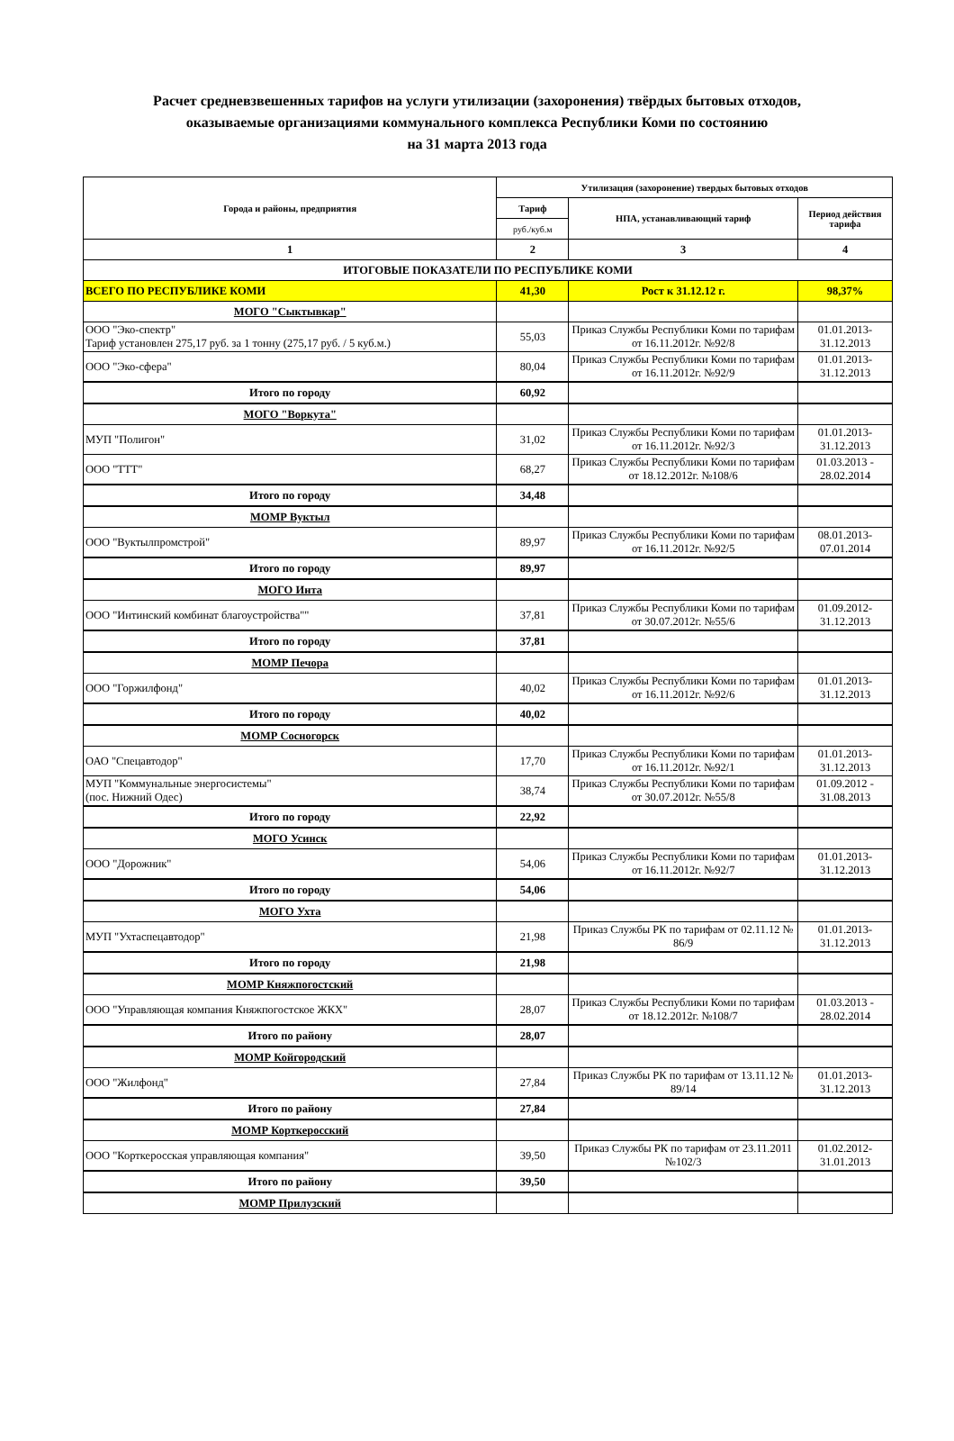Расчет средневзвешенных тарифов на услуги утилизации (захоронения) твёрдых бытовых отходов,
оказываемые организациями коммунального комплекса Республики Коми по состоянию
на 31 марта 2013 года
| Города и районы, предприятия | Утилизация (захоронение) твердых бытовых отходов | | |
| --- | --- | --- | --- |
| | Тариф | НПА, устанавливающий тариф | Период действия тарифа |
| | руб./куб.м | | |
| 1 | 2 | 3 | 4 |
| ИТОГОВЫЕ ПОКАЗАТЕЛИ ПО РЕСПУБЛИКЕ КОМИ | | | |
| ВСЕГО ПО РЕСПУБЛИКЕ КОМИ | 41,30 | Рост к 31.12.12 г. | 98,37% |
| МОГО "Сыктывкар" | | | |
| ООО "Эко-спектр" Тариф установлен 275,17 руб. за 1 тонну (275,17 руб. / 5 куб.м.) | 55,03 | Приказ Службы Республики Коми по тарифам от 16.11.2012г. №92/8 | 01.01.2013-31.12.2013 |
| ООО "Эко-сфера" | 80,04 | Приказ Службы Республики Коми по тарифам от 16.11.2012г. №92/9 | 01.01.2013-31.12.2013 |
| Итого по городу | 60,92 | | |
| МОГО "Воркута" | | | |
| МУП "Полигон" | 31,02 | Приказ Службы Республики Коми по тарифам от 16.11.2012г. №92/3 | 01.01.2013-31.12.2013 |
| ООО "ТТТ" | 68,27 | Приказ Службы Республики Коми по тарифам от 18.12.2012г. №108/6 | 01.03.2013 - 28.02.2014 |
| Итого по городу | 34,48 | | |
| МОМР Вуктыл | | | |
| ООО "Вуктылпромстрой" | 89,97 | Приказ Службы Республики Коми по тарифам от 16.11.2012г. №92/5 | 08.01.2013-07.01.2014 |
| Итого по городу | 89,97 | | |
| МОГО Инта | | | |
| ООО "Интинский комбинат благоустройства"" | 37,81 | Приказ Службы Республики Коми по тарифам от 30.07.2012г. №55/6 | 01.09.2012-31.12.2013 |
| Итого по городу | 37,81 | | |
| МОМР Печора | | | |
| ООО "Горжилфонд" | 40,02 | Приказ Службы Республики Коми по тарифам от 16.11.2012г. №92/6 | 01.01.2013-31.12.2013 |
| Итого по городу | 40,02 | | |
| МОМР Сосногорск | | | |
| ОАО "Спецавтодор" | 17,70 | Приказ Службы Республики Коми по тарифам от 16.11.2012г. №92/1 | 01.01.2013-31.12.2013 |
| МУП "Коммунальные энергосистемы" (пос. Нижний Одес) | 38,74 | Приказ Службы Республики Коми по тарифам от 30.07.2012г. №55/8 | 01.09.2012 - 31.08.2013 |
| Итого по городу | 22,92 | | |
| МОГО Усинск | | | |
| ООО "Дорожник" | 54,06 | Приказ Службы Республики Коми по тарифам от 16.11.2012г. №92/7 | 01.01.2013-31.12.2013 |
| Итого по городу | 54,06 | | |
| МОГО Ухта | | | |
| МУП "Ухтаспецавтодор" | 21,98 | Приказ Службы РК по тарифам от 02.11.12 № 86/9 | 01.01.2013-31.12.2013 |
| Итого по городу | 21,98 | | |
| МОМР Княжпогостский | | | |
| ООО "Управляющая компания Княжпогостское ЖКХ" | 28,07 | Приказ Службы Республики Коми по тарифам от 18.12.2012г. №108/7 | 01.03.2013 - 28.02.2014 |
| Итого по району | 28,07 | | |
| МОМР Койгородский | | | |
| ООО "Жилфонд" | 27,84 | Приказ Службы РК по тарифам от 13.11.12 № 89/14 | 01.01.2013-31.12.2013 |
| Итого по району | 27,84 | | |
| МОМР Корткеросский | | | |
| ООО "Корткеросская управляющая компания" | 39,50 | Приказ Службы РК по тарифам от 23.11.2011 №102/3 | 01.02.2012-31.01.2013 |
| Итого по району | 39,50 | | |
| МОМР Прилузский | | | |